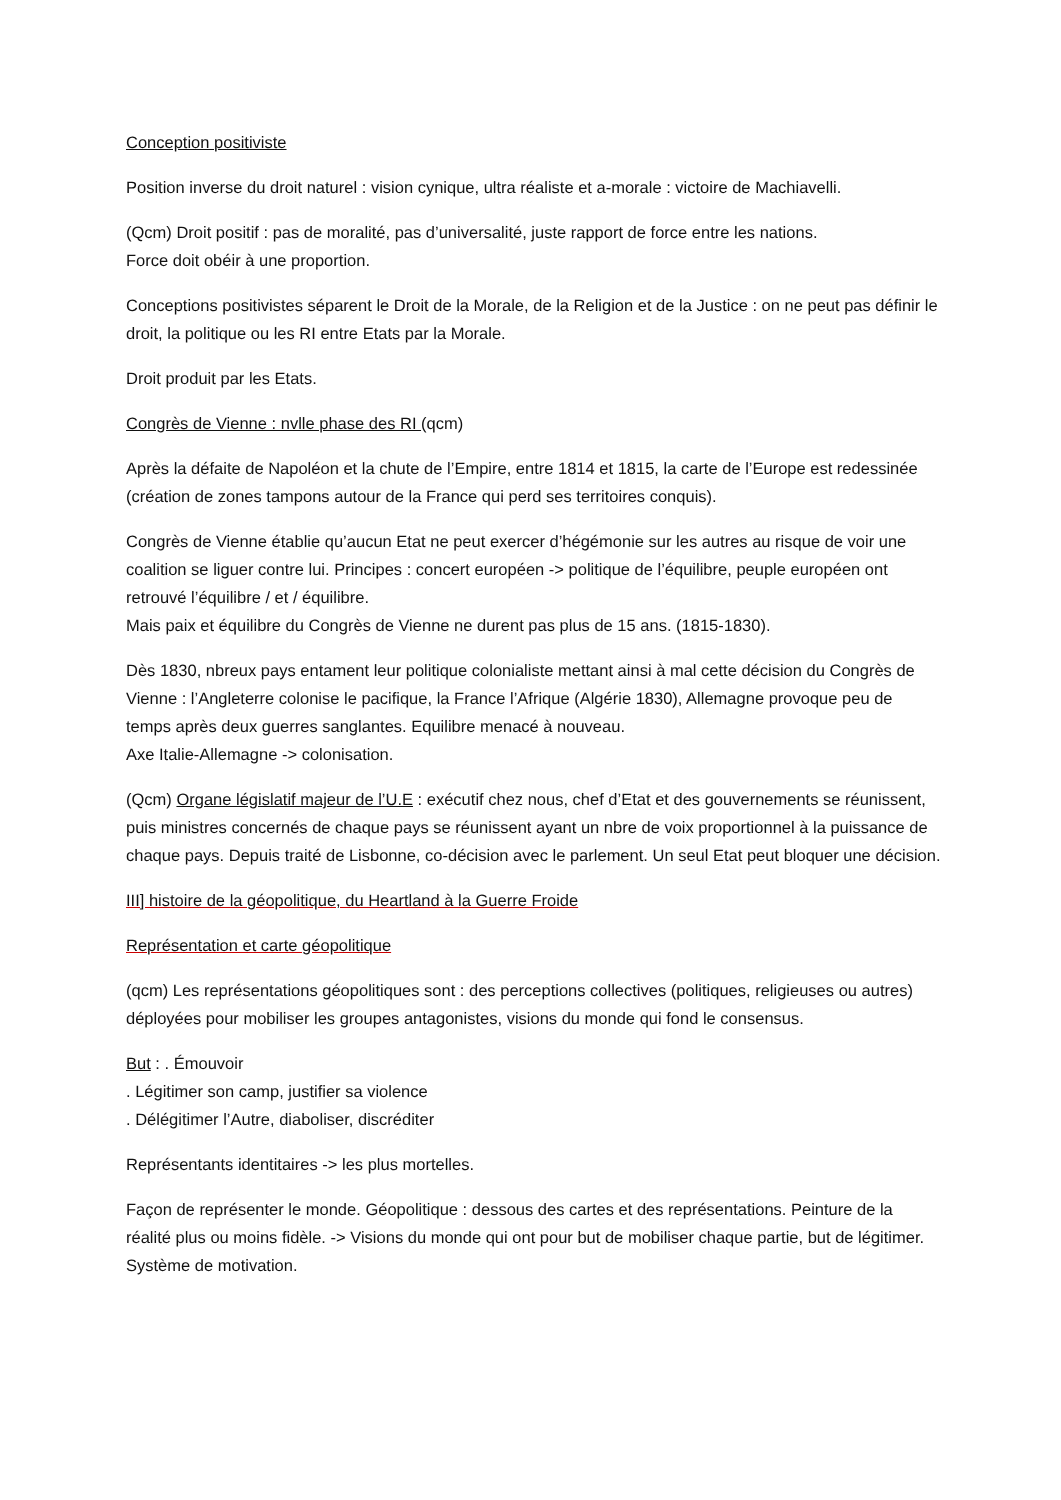Conception positiviste
Position inverse du droit naturel : vision cynique, ultra réaliste et a-morale : victoire de Machiavelli.
(Qcm) Droit positif : pas de moralité, pas d’universalité, juste rapport de force entre les nations.
Force doit obéir à une proportion.
Conceptions positivistes séparent le Droit de la Morale, de la Religion et de la Justice : on ne peut pas définir le droit, la politique ou les RI entre Etats par la Morale.
Droit produit par les Etats.
Congrès de Vienne : nvlle phase des RI (qcm)
Après la défaite de Napoléon et la chute de l’Empire, entre 1814 et 1815, la carte de l’Europe est redessinée (création de zones tampons autour de la France qui perd ses territoires conquis).
Congrès de Vienne établie qu’aucun Etat ne peut exercer d’hégémonie sur les autres au risque de voir une coalition se liguer contre lui. Principes : concert européen -> politique de l’équilibre, peuple européen ont retrouvé l’équilibre / et / équilibre.
Mais paix et équilibre du Congrès de Vienne ne durent pas plus de 15 ans. (1815-1830).
Dès 1830, nbreux pays entament leur politique colonialiste mettant ainsi à mal cette décision du Congrès de Vienne : l’Angleterre colonise le pacifique, la France l’Afrique (Algérie 1830), Allemagne provoque peu de temps après deux guerres sanglantes. Equilibre menacé à nouveau.
Axe Italie-Allemagne -> colonisation.
(Qcm) Organe législatif majeur de l’U.E : exécutif chez nous, chef d’Etat et des gouvernements se réunissent, puis ministres concernés de chaque pays se réunissent ayant un nbre de voix proportionnel à la puissance de chaque pays. Depuis traité de Lisbonne, co-décision avec le parlement. Un seul Etat peut bloquer une décision.
III] histoire de la géopolitique, du Heartland à la Guerre Froide
Représentation et carte géopolitique
(qcm) Les représentations géopolitiques sont : des perceptions collectives (politiques, religieuses ou autres) déployées pour mobiliser les groupes antagonistes, visions du monde qui fond le consensus.
But : . Émouvoir
. Légitimer son camp, justifier sa violence
. Délégitimer l’Autre, diaboliser, discréditer
Représentants identitaires -> les plus mortelles.
Façon de représenter le monde. Géopolitique : dessous des cartes et des représentations. Peinture de la réalité plus ou moins fidèle. -> Visions du monde qui ont pour but de mobiliser chaque partie, but de légitimer. Système de motivation.